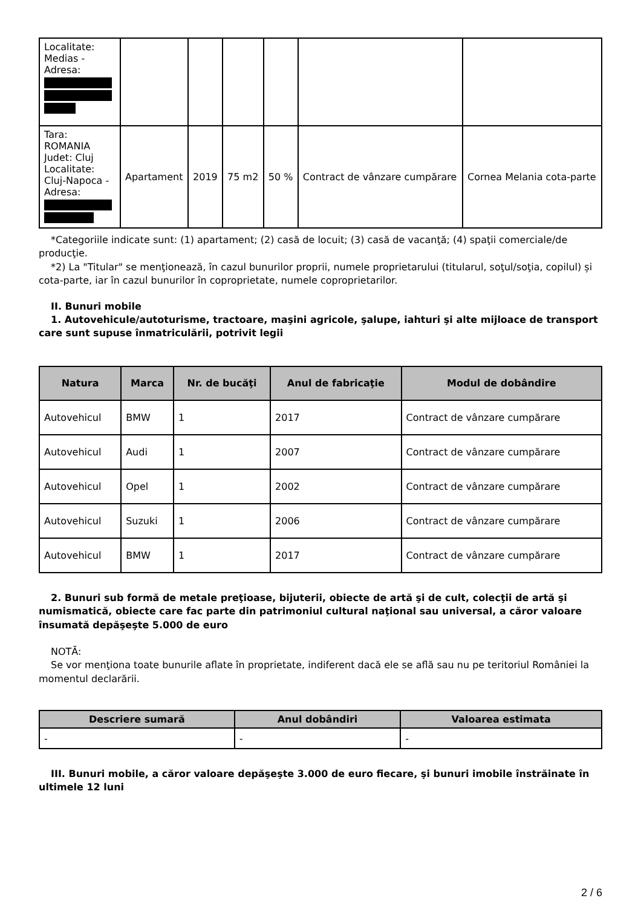| Localitate: Medias - Adresa: | | | | | | |
| Tara: ROMANIA Judet: Cluj Localitate: Cluj-Napoca - Adresa: | Apartament | 2019 | 75 m2 | 50 % | Contract de vânzare cumpărare | Cornea Melania cota-parte |
*Categoriile indicate sunt: (1) apartament; (2) casă de locuit; (3) casă de vacanţă; (4) spaţii comerciale/de producţie.
*2) La "Titular" se menţionează, în cazul bunurilor proprii, numele proprietarului (titularul, soţul/soţia, copilul) și cota-parte, iar în cazul bunurilor în coproprietate, numele coproprietarilor.
II. Bunuri mobile
1. Autovehicule/autoturisme, tractoare, maşini agricole, şalupe, iahturi şi alte mijloace de transport care sunt supuse înmatriculării, potrivit legii
| Natura | Marca | Nr. de bucăţi | Anul de fabricaţie | Modul de dobândire |
| --- | --- | --- | --- | --- |
| Autovehicul | BMW | 1 | 2017 | Contract de vânzare cumpărare |
| Autovehicul | Audi | 1 | 2007 | Contract de vânzare cumpărare |
| Autovehicul | Opel | 1 | 2002 | Contract de vânzare cumpărare |
| Autovehicul | Suzuki | 1 | 2006 | Contract de vânzare cumpărare |
| Autovehicul | BMW | 1 | 2017 | Contract de vânzare cumpărare |
2. Bunuri sub formă de metale preţioase, bijuterii, obiecte de artă şi de cult, colecţii de artă şi numismatică, obiecte care fac parte din patrimoniul cultural naţional sau universal, a căror valoare însumată depăşeşte 5.000 de euro
NOTĂ:
Se vor menţiona toate bunurile aflate în proprietate, indiferent dacă ele se află sau nu pe teritoriul României la momentul declarării.
| Descriere sumară | Anul dobândiri | Valoarea estimata |
| --- | --- | --- |
| - | - | - |
III. Bunuri mobile, a căror valoare depăşeşte 3.000 de euro fiecare, şi bunuri imobile înstrăinate în ultimele 12 luni
2 / 6